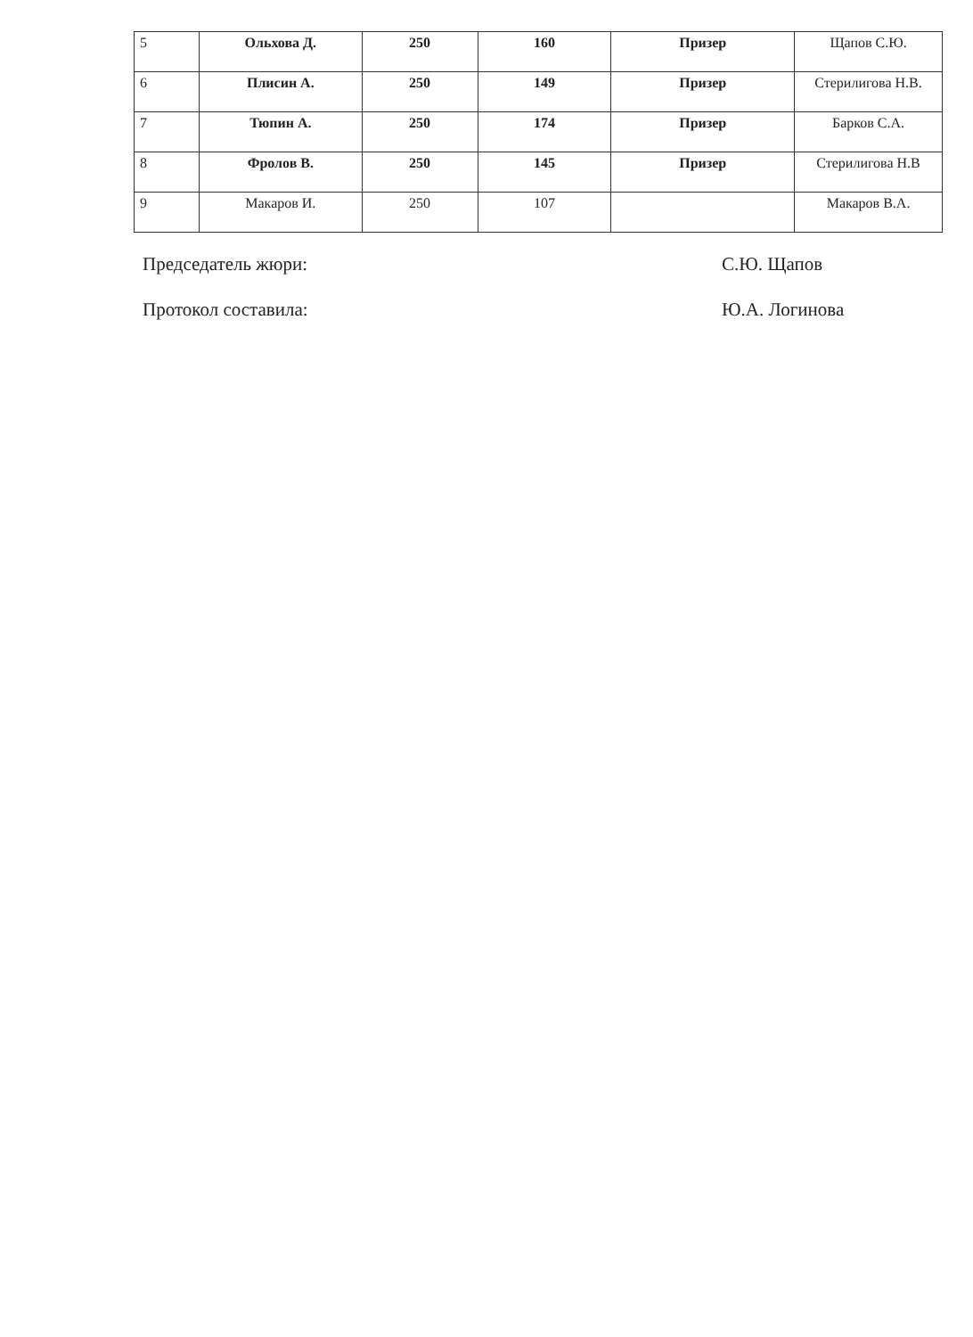| 5 | Ольхова Д. | 250 | 160 | Призер | Щапов С.Ю. |
| 6 | Плисин А. | 250 | 149 | Призер | Стерилигова Н.В. |
| 7 | Тюпин А. | 250 | 174 | Призер | Барков С.А. |
| 8 | Фролов В. | 250 | 145 | Призер | Стерилигова Н.В |
| 9 | Макаров И. | 250 | 107 | | Макаров В.А. |
Председатель жюри: С.Ю. Щапов
Протокол составила: Ю.А. Логинова